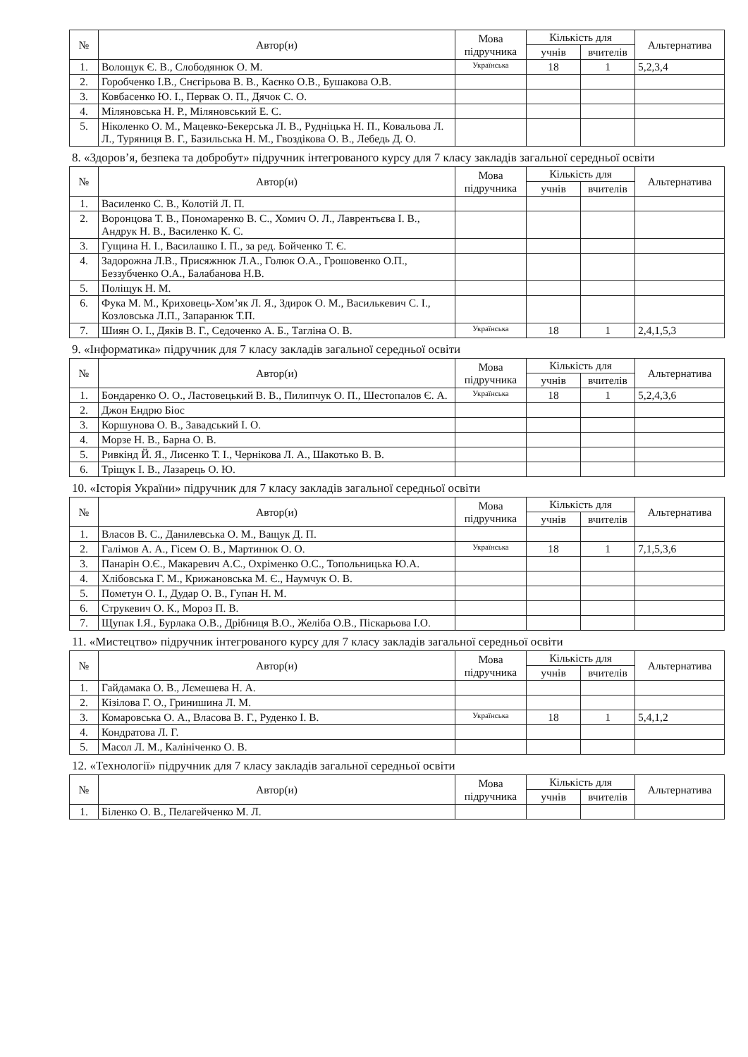| № | Автор(и) | Мова підручника | Кількість для | | Альтернатива |
| --- | --- | --- | --- | --- | --- |
| | | | учнів | вчителів | |
| 1. | Волощук Є. В., Слободянюк О. М. | Українська | 18 | 1 | 5,2,3,4 |
| 2. | Горобченко І.В., Снєгірьова В. В., Каєнко О.В., Бушакова О.В. | | | | |
| 3. | Ковбасенко Ю. І., Первак О. П., Дячок С. О. | | | | |
| 4. | Міляновська Н. Р., Міляновський Е. С. | | | | |
| 5. | Ніколенко О. М., Мацевко-Бекерська Л. В., Рудніцька Н. П., Ковальова Л. Л., Туряниця В. Г., Базильська Н. М., Гвоздікова О. В., Лебедь Д. О. | | | | |
8. «Здоров’я, безпека та добробут» підручник інтегрованого курсу для 7 класу закладів загальної середньої освіти
| № | Автор(и) | Мова підручника | Кількість для | | Альтернатива |
| --- | --- | --- | --- | --- | --- |
| | | | учнів | вчителів | |
| 1. | Василенко С. В., Колотій Л. П. | | | | |
| 2. | Воронцова Т. В., Пономаренко В. С., Хомич О. Л., Лаврентьєва І. В., Андрук Н. В., Василенко К. С. | | | | |
| 3. | Гущина Н. І., Василашко І. П., за ред. Бойченко Т. Є. | | | | |
| 4. | Задорожна Л.В., Присяжнюк Л.А., Голюк О.А., Грошовенко О.П., Беззубченко О.А., Балабанова Н.В. | | | | |
| 5. | Поліщук Н. М. | | | | |
| 6. | Фука М. М., Криховець-Хом’як Л. Я., Здирок О. М., Василькевич С. І., Козловська Л.П., Запаранюк Т.П. | | | | |
| 7. | Шиян О. І., Дяків В. Г., Седоченко А. Б., Тагліна О. В. | Українська | 18 | 1 | 2,4,1,5,3 |
9. «Інформатика» підручник для 7 класу закладів загальної середньої освіти
| № | Автор(и) | Мова підручника | Кількість для | | Альтернатива |
| --- | --- | --- | --- | --- | --- |
| | | | учнів | вчителів | |
| 1. | Бондаренко О. О., Ластовецький В. В., Пилипчук О. П., Шестопалов Є. А. | Українська | 18 | 1 | 5,2,4,3,6 |
| 2. | Джон Ендрю Біос | | | | |
| 3. | Коршунова О. В., Завадський І. О. | | | | |
| 4. | Морзе Н. В., Барна О. В. | | | | |
| 5. | Ривкінд Й. Я., Лисенко Т. І., Чернікова Л. А., Шакотько В. В. | | | | |
| 6. | Тріщук І. В., Лазарець О. Ю. | | | | |
10. «Історія України» підручник для 7 класу закладів загальної середньої освіти
| № | Автор(и) | Мова підручника | Кількість для | | Альтернатива |
| --- | --- | --- | --- | --- | --- |
| | | | учнів | вчителів | |
| 1. | Власов В. С., Данилевська О. М., Ващук Д. П. | | | | |
| 2. | Галімов А. А., Гісем О. В., Мартинюк О. О. | Українська | 18 | 1 | 7,1,5,3,6 |
| 3. | Панарін О.Є., Макаревич А.С., Охріменко О.С., Топольницька Ю.А. | | | | |
| 4. | Хлібовська Г. М., Крижановська М. Є., Наумчук О. В. | | | | |
| 5. | Пометун О. І., Дудар О. В., Гупан Н. М. | | | | |
| 6. | Струкевич О. К., Мороз П. В. | | | | |
| 7. | Щупак І.Я., Бурлака О.В., Дрібниця В.О., Желіба О.В., Піскарьова І.О. | | | | |
11. «Мистецтво» підручник інтегрованого курсу для 7 класу закладів загальної середньої освіти
| № | Автор(и) | Мова підручника | Кількість для | | Альтернатива |
| --- | --- | --- | --- | --- | --- |
| | | | учнів | вчителів | |
| 1. | Гайдамака О. В., Лємешева Н. А. | | | | |
| 2. | Кізілова Г. О., Гринишина Л. М. | | | | |
| 3. | Комаровська О. А., Власова В. Г., Руденко І. В. | Українська | 18 | 1 | 5,4,1,2 |
| 4. | Кондратова Л. Г. | | | | |
| 5. | Масол Л. М., Калініченко О. В. | | | | |
12. «Технології» підручник для 7 класу закладів загальної середньої освіти
| № | Автор(и) | Мова підручника | Кількість для | | Альтернатива |
| --- | --- | --- | --- | --- | --- |
| | | | учнів | вчителів | |
| 1. | Біленко О. В., Пелагейченко М. Л. | | | | |